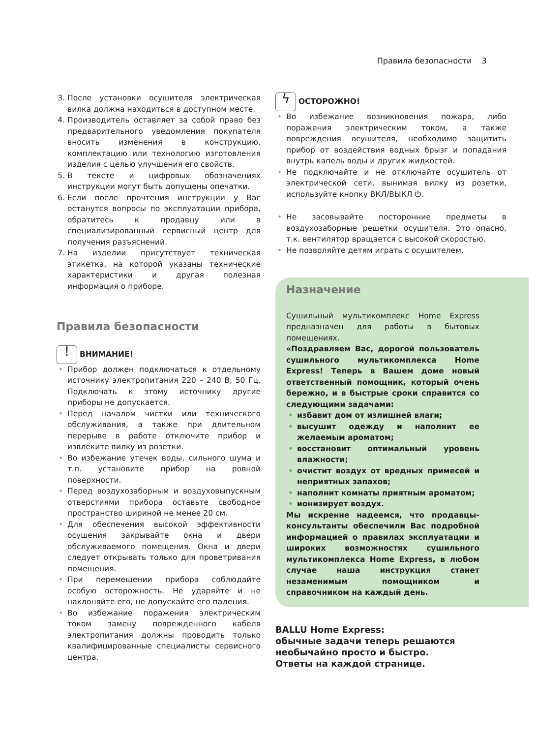Правила безопасности 3
3. После установки осушителя электрическая вилка должна находиться в доступном месте.
4. Производитель оставляет за собой право без предварительного уведомления покупателя вносить изменения в конструкцию, комплектацию или технологию изготовления изделия с целью улучшения его свойств.
5. В тексте и цифровых обозначениях инструкции могут быть допущены опечатки.
6. Если после прочтения инструкции у Вас останутся вопросы по эксплуатации прибора, обратитесь к продавцу или в специализированный сервисный центр для получения разъяснений.
7. На изделии присутствует техническая этикетка, на которой указаны технические характеристики и другая полезная информация о приборе.
Правила безопасности
! ВНИМАНИЕ!
• Прибор должен подключаться к отдельному источнику электропитания 220 – 240 В, 50 Гц. Подключать к этому источнику другие приборы не допускается.
• Перед началом чистки или технического обслуживания, а также при длительном перерыве в работе отключите прибор и извлеките вилку из розетки.
• Во избежание утечек воды, сильного шума и т.п. установите прибор на ровной поверхности.
• Перед воздухозаборным и воздуховыпускным отверстиями прибора оставьте свободное пространство шириной не менее 20 см.
• Для обеспечения высокой эффективности осушения закрывайте окна и двери обслуживаемого помещения. Окна и двери следует открывать только для проветривания помещения.
• При перемещении прибора соблюдайте особую осторожность. Не ударяйте и не наклоняйте его, не допускайте его падения.
• Во избежание поражения электрическим током замену поврежденного кабеля электропитания должны проводить только квалифицированные специалисты сервисного центра.
ϟ ОСТОРОЖНО!
• Во избежание возникновения пожара, либо поражения электрическим током, а также повреждения осушителя, необходимо защитить прибор от воздействия водных брызг и попадания внутрь капель воды и других жидкостей.
• Не подключайте и не отключайте осушитель от электрической сети, вынимая вилку из розетки, используйте кнопку ВКЛ/ВЫКЛ ⏻.
• Не засовывайте посторонние предметы в воздухозаборные решетки осушителя. Это опасно, т.к. вентилятор вращается с высокой скоростью.
• Не позволяйте детям играть с осушителем.
Назначение
Сушильный мультикомплекс Home Express предназначен для работы в бытовых помещениях.
«Поздравляем Вас, дорогой пользователь сушильного мультикомплекса Home Express! Теперь в Вашем доме новый ответственный помощник, который очень бережно, и в быстрые сроки справится со следующими задачами:
• избавит дом от излишней влаги;
• высушит одежду и наполнит ее желаемым ароматом;
• восстановит оптимальный уровень влажности;
• очистит воздух от вредных примесей и неприятных запахов;
• наполнит комнаты приятным ароматом;
• ионизирует воздух.
Мы искренне надеемся, что продавцы-консультанты обеспечили Вас подробной информацией о правилах эксплуатации и широких возможностях сушильного мультикомплекса Home Express, в любом случае наша инструкция станет незаменимым помощником и справочником на каждый день.
BALLU Home Express:
обычные задачи теперь решаются
необычайно просто и быстро.
Ответы на каждой странице.